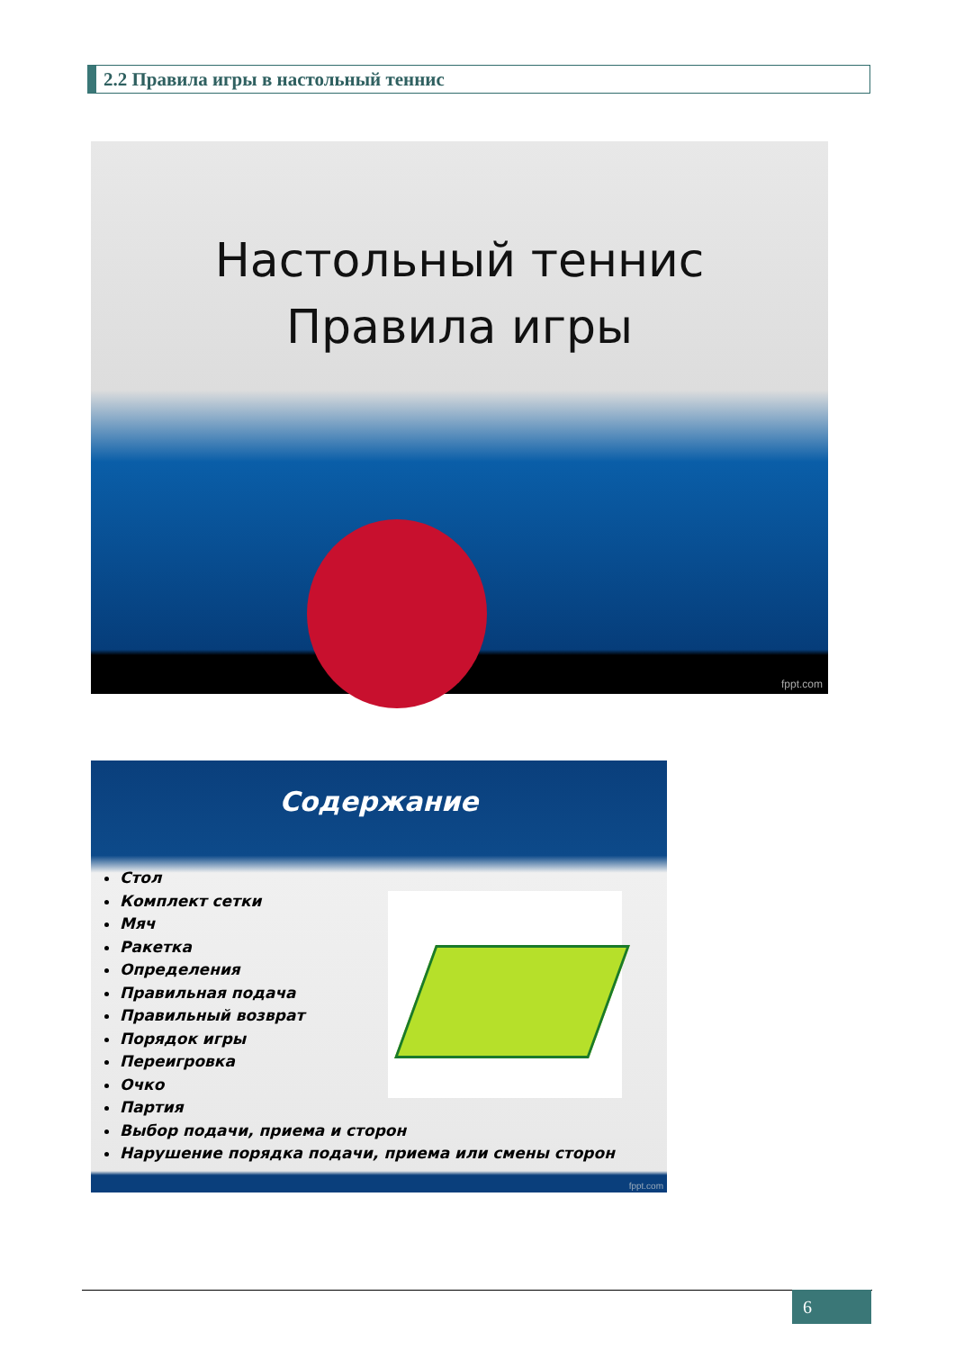2.2 Правила игры в настольный теннис
Настольный теннис
Правила игры
fppt.com
Содержание
Стол
Комплект сетки
Мяч
Ракетка
Определения
Правильная подача
Правильный возврат
Порядок игры
Переигровка
Очко
Партия
Выбор подачи, приема и сторон
Нарушение порядка подачи, приема или смены сторон
fppt.com
6